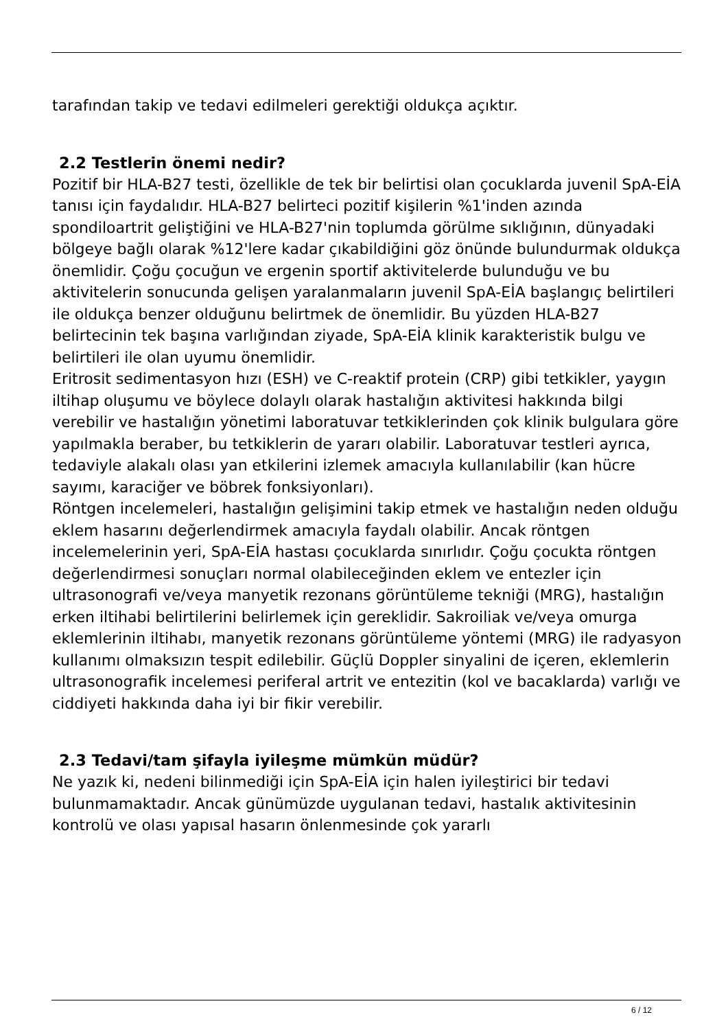tarafından takip ve tedavi edilmeleri gerektiği oldukça açıktır.
2.2 Testlerin önemi nedir?
Pozitif bir HLA-B27 testi, özellikle de tek bir belirtisi olan çocuklarda juvenil SpA-EİA tanısı için faydalıdır. HLA-B27 belirteci pozitif kişilerin %1'inden azında spondiloartrit geliştiğini ve HLA-B27'nin toplumda görülme sıklığının, dünyadaki bölgeye bağlı olarak %12'lere kadar çıkabildiğini göz önünde bulundurmak oldukça önemlidir. Çoğu çocuğun ve ergenin sportif aktivitelerde bulunduğu ve bu aktivitelerin sonucunda gelişen yaralanmaların juvenil SpA-EİA başlangıç belirtileri ile oldukça benzer olduğunu belirtmek de önemlidir. Bu yüzden HLA-B27 belirtecinin tek başına varlığından ziyade, SpA-EİA klinik karakteristik bulgu ve belirtileri ile olan uyumu önemlidir.
Eritrosit sedimentasyon hızı (ESH) ve C-reaktif protein (CRP) gibi tetkikler, yaygın iltihap oluşumu ve böylece dolaylı olarak hastalığın aktivitesi hakkında bilgi verebilir ve hastalığın yönetimi laboratuvar tetkiklerinden çok klinik bulgulara göre yapılmakla beraber, bu tetkiklerin de yararı olabilir. Laboratuvar testleri ayrıca, tedaviyle alakalı olası yan etkilerini izlemek amacıyla kullanılabilir (kan hücre sayımı, karaciğer ve böbrek fonksiyonları).
Röntgen incelemeleri, hastalığın gelişimini takip etmek ve hastalığın neden olduğu eklem hasarını değerlendirmek amacıyla faydalı olabilir. Ancak röntgen incelemelerinin yeri, SpA-EİA hastası çocuklarda sınırlıdır. Çoğu çocukta röntgen değerlendirmesi sonuçları normal olabileceğinden eklem ve entezler için ultrasonografi ve/veya manyetik rezonans görüntüleme tekniği (MRG), hastalığın erken iltihabi belirtilerini belirlemek için gereklidir. Sakroiliak ve/veya omurga eklemlerinin iltihabı, manyetik rezonans görüntüleme yöntemi (MRG) ile radyasyon kullanımı olmaksızın tespit edilebilir. Güçlü Doppler sinyalini de içeren, eklemlerin ultrasonografik incelemesi periferal artrit ve entezitin (kol ve bacaklarda) varlığı ve ciddiyeti hakkında daha iyi bir fikir verebilir.
2.3 Tedavi/tam şifayla iyileşme mümkün müdür?
Ne yazık ki, nedeni bilinmediği için SpA-EİA için halen iyileştirici bir tedavi bulunmamaktadır. Ancak günümüzde uygulanan tedavi, hastalık aktivitesinin kontrolü ve olası yapısal hasarın önlenmesinde çok yararlı
6 / 12